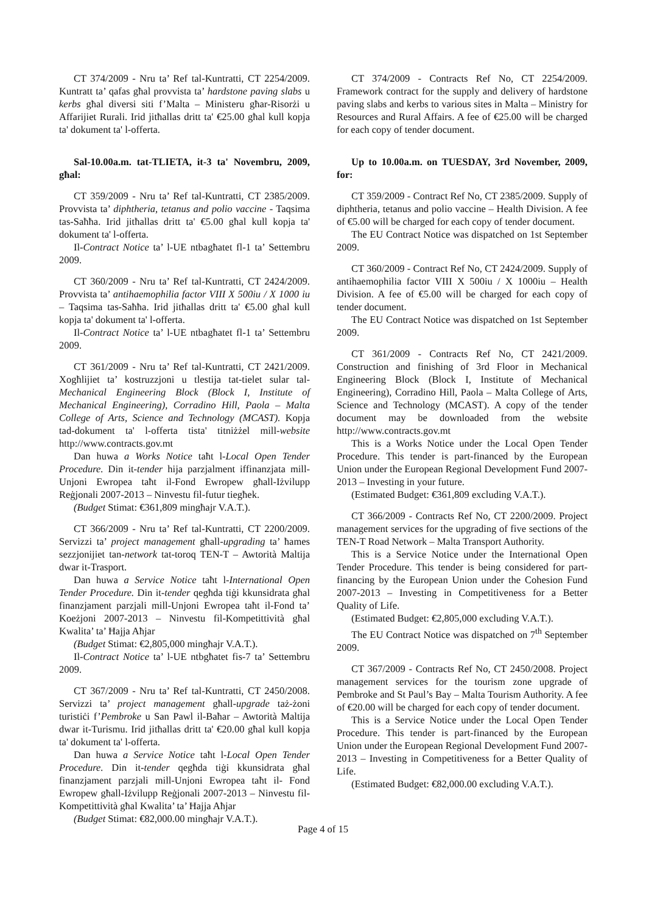CT 374/2009 - Nru ta’ Ref tal-Kuntratti, CT 2254/2009. Kuntratt ta’ qafas għal provvista ta’ hardstone paving slabs u kerbs għal diversi siti f’Malta – Ministeru għar-Risorżi u Affarijiet Rurali. Irid jitħallas dritt ta' €25.00 għal kull kopja ta' dokument ta' l-offerta.
Sal-10.00a.m. tat-TLIETA, it-3 ta' Novembru, 2009, għal:
CT 359/2009 - Nru ta’ Ref tal-Kuntratti, CT 2385/2009. Provvista ta’ diphtheria, tetanus and polio vaccine - Taqsima tas-Saħħa. Irid jitħallas dritt ta' €5.00 għal kull kopja ta' dokument ta' l-offerta.
Il-Contract Notice ta’ l-UE ntbagħatet fl-1 ta’ Settembru 2009.
CT 360/2009 - Nru ta’ Ref tal-Kuntratti, CT 2424/2009. Provvista ta’ antihaemophilia factor VIII X 500iu / X 1000 iu – Taqsima tas-Saħħa. Irid jitħallas dritt ta' €5.00 għal kull kopja ta' dokument ta' l-offerta.
Il-Contract Notice ta’ l-UE ntbagħatet fl-1 ta’ Settembru 2009.
CT 361/2009 - Nru ta’ Ref tal-Kuntratti, CT 2421/2009. Xogħlijiet ta’ kostruzzjoni u tlestija tat-tielet sular tal-Mechanical Engineering Block (Block I, Institute of Mechanical Engineering), Corradino Hill, Paola – Malta College of Arts, Science and Technology (MCAST). Kopja tad-dokument ta' l-offerta tista' titniżżel mill-website http://www.contracts.gov.mt
Dan huwa a Works Notice taħt l-Local Open Tender Procedure. Din it-tender hija parzjalment iffinanzjata mill-Unjoni Ewropea taħt il-Fond Ewropew għall-Iżvilupp Reġjonali 2007-2013 – Ninvestu fil-futur tiegħek.
(Budget Stimat: €361,809 mingħajr V.A.T.).
CT 366/2009 - Nru ta’ Ref tal-Kuntratti, CT 2200/2009. Servizzi ta’ project management għall-upgrading ta’ ħames sezzjonijiet tan-network tat-toroq TEN-T – Awtorità Maltija dwar it-Trasport.
Dan huwa a Service Notice taħt l-International Open Tender Procedure. Din it-tender qegħda tiġi kkunsidrata għal finanzjament parzjali mill-Unjoni Ewropea taħt il-Fond ta’ Koeżjoni 2007-2013 – Ninvestu fil-Kompetittività għal Kwalita’ ta’ Ħajja Aħjar
(Budget Stimat: €2,805,000 mingħajr V.A.T.).
Il-Contract Notice ta’ l-UE ntbgħatet fis-7 ta’ Settembru 2009.
CT 367/2009 - Nru ta’ Ref tal-Kuntratti, CT 2450/2008. Servizzi ta’ project management għall-upgrade taż-żoni turistiċi f’Pembroke u San Pawl il-Baħar – Awtorità Maltija dwar it-Turismu. Irid jitħallas dritt ta' €20.00 għal kull kopja ta' dokument ta' l-offerta.
Dan huwa a Service Notice taħt l-Local Open Tender Procedure. Din it-tender qegħda tiġi kkunsidrata għal finanzjament parzjali mill-Unjoni Ewropea taħt il- Fond Ewropew għall-Iżvilupp Reġjonali 2007-2013 – Ninvestu fil-Kompetittività għal Kwalita’ ta’ Ħajja Aħjar
(Budget Stimat: €82,000.00 mingħajr V.A.T.).
CT 374/2009 - Contracts Ref No, CT 2254/2009. Framework contract for the supply and delivery of hardstone paving slabs and kerbs to various sites in Malta – Ministry for Resources and Rural Affairs. A fee of €25.00 will be charged for each copy of tender document.
Up to 10.00a.m. on TUESDAY, 3rd November, 2009, for:
CT 359/2009 - Contract Ref No, CT 2385/2009. Supply of diphtheria, tetanus and polio vaccine – Health Division. A fee of €5.00 will be charged for each copy of tender document.
The EU Contract Notice was dispatched on 1st September 2009.
CT 360/2009 - Contract Ref No, CT 2424/2009. Supply of antihaemophilia factor VIII X 500iu / X 1000iu – Health Division. A fee of €5.00 will be charged for each copy of tender document.
The EU Contract Notice was dispatched on 1st September 2009.
CT 361/2009 - Contracts Ref No, CT 2421/2009. Construction and finishing of 3rd Floor in Mechanical Engineering Block (Block I, Institute of Mechanical Engineering), Corradino Hill, Paola – Malta College of Arts, Science and Technology (MCAST). A copy of the tender document may be downloaded from the website http://www.contracts.gov.mt
This is a Works Notice under the Local Open Tender Procedure. This tender is part-financed by the European Union under the European Regional Development Fund 2007-2013 – Investing in your future.
(Estimated Budget: €361,809 excluding V.A.T.).
CT 366/2009 - Contracts Ref No, CT 2200/2009. Project management services for the upgrading of five sections of the TEN-T Road Network – Malta Transport Authority.
This is a Service Notice under the International Open Tender Procedure. This tender is being considered for part-financing by the European Union under the Cohesion Fund 2007-2013 – Investing in Competitiveness for a Better Quality of Life.
(Estimated Budget: €2,805,000 excluding V.A.T.).
The EU Contract Notice was dispatched on 7<sup>th</sup> September 2009.
CT 367/2009 - Contracts Ref No, CT 2450/2008. Project management services for the tourism zone upgrade of Pembroke and St Paul’s Bay – Malta Tourism Authority. A fee of €20.00 will be charged for each copy of tender document.
This is a Service Notice under the Local Open Tender Procedure. This tender is part-financed by the European Union under the European Regional Development Fund 2007-2013 – Investing in Competitiveness for a Better Quality of Life.
(Estimated Budget: €82,000.00 excluding V.A.T.).
Page 4 of 15